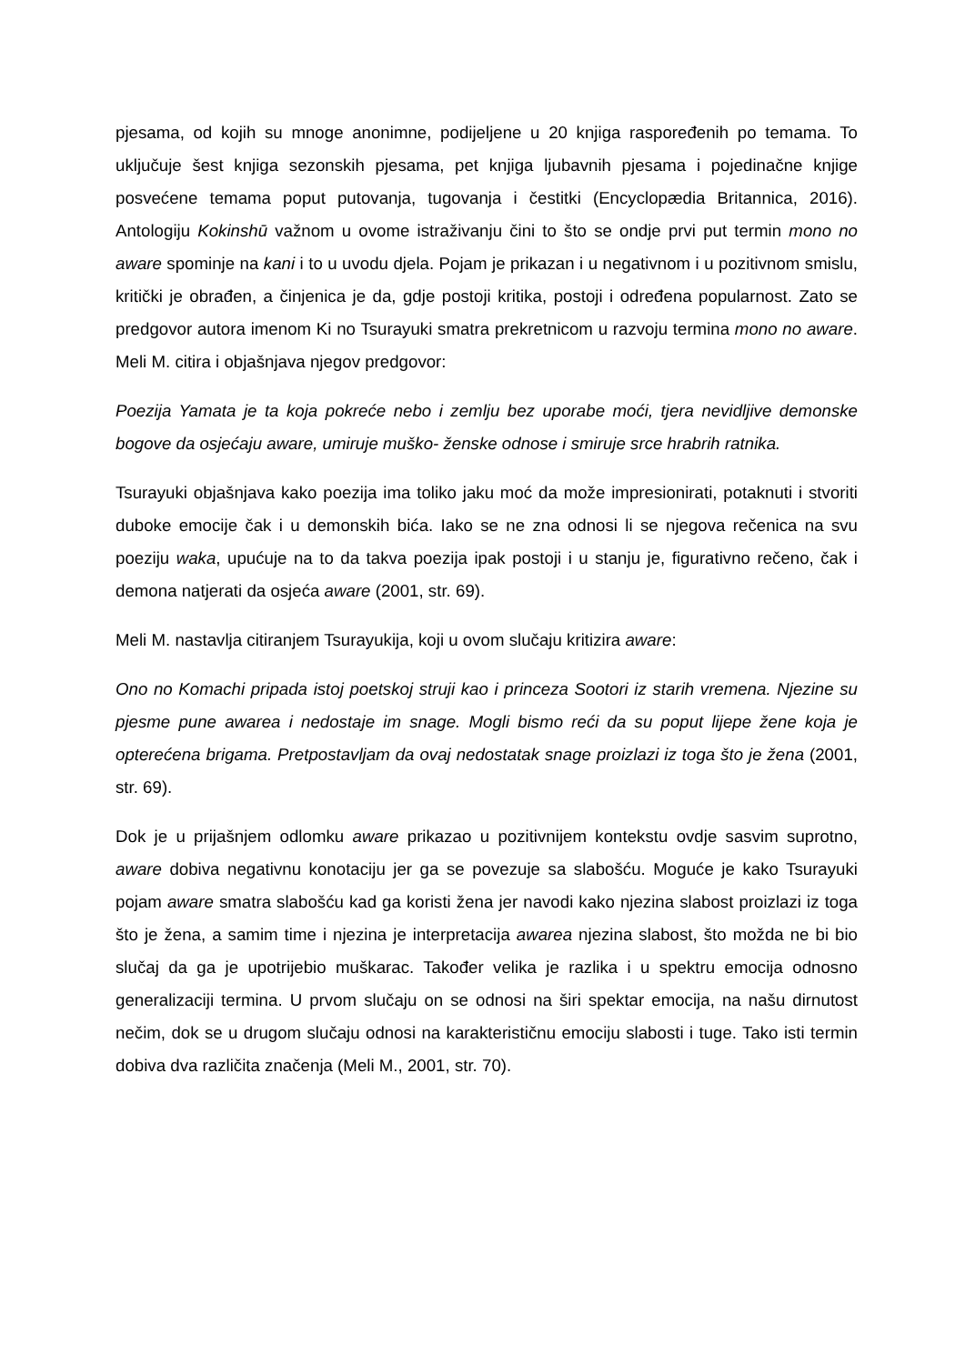pjesama, od kojih su mnoge anonimne, podijeljene u 20 knjiga raspoređenih po temama. To uključuje šest knjiga sezonskih pjesama, pet knjiga ljubavnih pjesama i pojedinačne knjige posvećene temama poput putovanja, tugovanja i čestitki (Encyclopædia Britannica, 2016). Antologiju Kokinshū važnom u ovome istraživanju čini to što se ondje prvi put termin mono no aware spominje na kani i to u uvodu djela. Pojam je prikazan i u negativnom i u pozitivnom smislu, kritički je obrađen, a činjenica je da, gdje postoji kritika, postoji i određena popularnost. Zato se predgovor autora imenom Ki no Tsurayuki smatra prekretnicom u razvoju termina mono no aware. Meli M. citira i objašnjava njegov predgovor:
Poezija Yamata je ta koja pokreće nebo i zemlju bez uporabe moći, tjera nevidljive demonske bogove da osjećaju aware, umiruje muško- ženske odnose i smiruje srce hrabrih ratnika.
Tsurayuki objašnjava kako poezija ima toliko jaku moć da može impresionirati, potaknuti i stvoriti duboke emocije čak i u demonskih bića. Iako se ne zna odnosi li se njegova rečenica na svu poeziju waka, upućuje na to da takva poezija ipak postoji i u stanju je, figurativno rečeno, čak i demona natjerati da osjeća aware (2001, str. 69).
Meli M. nastavlja citiranjem Tsurayukija, koji u ovom slučaju kritizira aware:
Ono no Komachi pripada istoj poetskoj struji kao i princeza Sootori iz starih vremena. Njezine su pjesme pune awarea i nedostaje im snage. Mogli bismo reći da su poput lijepe žene koja je opterećena brigama. Pretpostavljam da ovaj nedostatak snage proizlazi iz toga što je žena (2001, str. 69).
Dok je u prijašnjem odlomku aware prikazao u pozitivnijem kontekstu ovdje sasvim suprotno, aware dobiva negativnu konotaciju jer ga se povezuje sa slabošću. Moguće je kako Tsurayuki pojam aware smatra slabošću kad ga koristi žena jer navodi kako njezina slabost proizlazi iz toga što je žena, a samim time i njezina je interpretacija awarea njezina slabost, što možda ne bi bio slučaj da ga je upotrijebio muškarac. Također velika je razlika i u spektru emocija odnosno generalizaciji termina. U prvom slučaju on se odnosi na širi spektar emocija, na našu dirnutost nečim, dok se u drugom slučaju odnosi na karakterističnu emociju slabosti i tuge. Tako isti termin dobiva dva različita značenja (Meli M., 2001, str. 70).